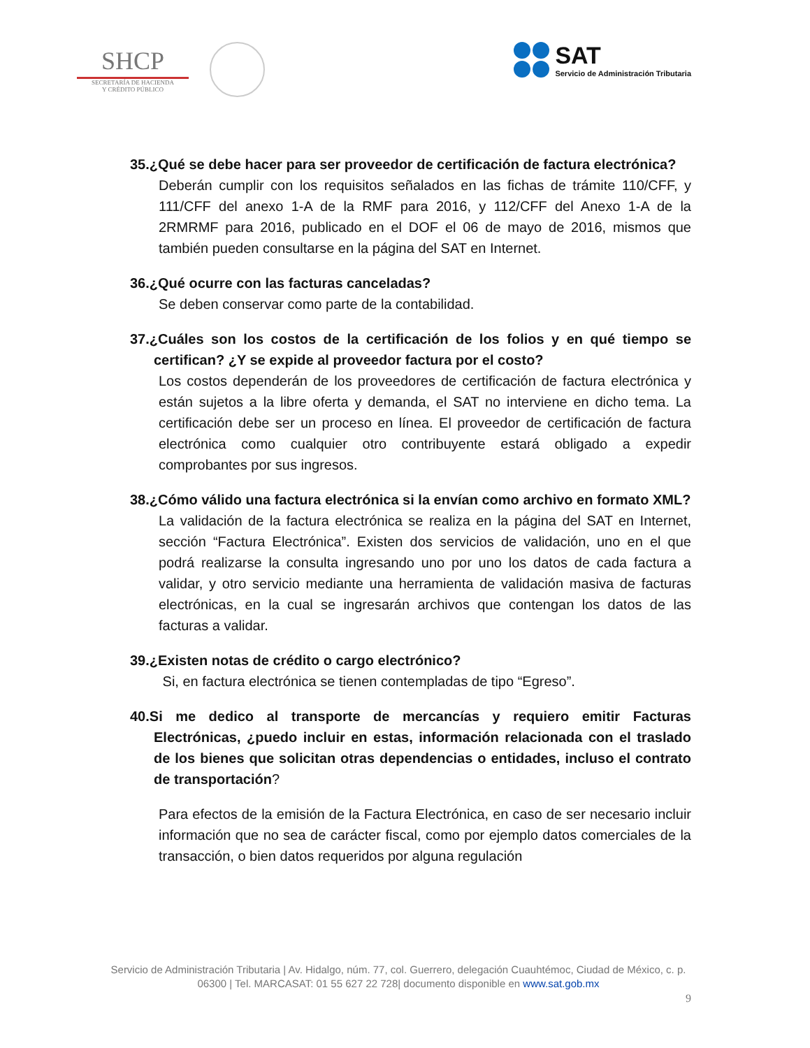SHCP
SECRETARÍA DE HACIENDA
Y CRÉDITO PÚBLICO
SAT
Servicio de Administración Tributaria
35.¿Qué se debe hacer para ser proveedor de certificación de factura electrónica?
Deberán cumplir con los requisitos señalados en las fichas de trámite 110/CFF, y 111/CFF del anexo 1-A de la RMF para 2016, y 112/CFF del Anexo 1-A de la 2RMRMF para 2016, publicado en el DOF el 06 de mayo de 2016, mismos que también pueden consultarse en la página del SAT en Internet.
36.¿Qué ocurre con las facturas canceladas?
Se deben conservar como parte de la contabilidad.
37.¿Cuáles son los costos de la certificación de los folios y en qué tiempo se certifican? ¿Y se expide al proveedor factura por el costo?
Los costos dependerán de los proveedores de certificación de factura electrónica y están sujetos a la libre oferta y demanda, el SAT no interviene en dicho tema. La certificación debe ser un proceso en línea. El proveedor de certificación de factura electrónica como cualquier otro contribuyente estará obligado a expedir comprobantes por sus ingresos.
38.¿Cómo válido una factura electrónica si la envían como archivo en formato XML?
La validación de la factura electrónica se realiza en la página del SAT en Internet, sección “Factura Electrónica”. Existen dos servicios de validación, uno en el que podrá realizarse la consulta ingresando uno por uno los datos de cada factura a validar, y otro servicio mediante una herramienta de validación masiva de facturas electrónicas, en la cual se ingresarán archivos que contengan los datos de las facturas a validar.
39.¿Existen notas de crédito o cargo electrónico?
Si, en factura electrónica se tienen contempladas de tipo “Egreso”.
40.Si me dedico al transporte de mercancías y requiero emitir Facturas Electrónicas, ¿puedo incluir en estas, información relacionada con el traslado de los bienes que solicitan otras dependencias o entidades, incluso el contrato de transportación?
Para efectos de la emisión de la Factura Electrónica, en caso de ser necesario incluir información que no sea de carácter fiscal, como por ejemplo datos comerciales de la transacción, o bien datos requeridos por alguna regulación
Servicio de Administración Tributaria | Av. Hidalgo, núm. 77, col. Guerrero, delegación Cuauhtémoc, Ciudad de México, c. p. 06300 | Tel. MARCASAT: 01 55 627 22 728| documento disponible en www.sat.gob.mx
9